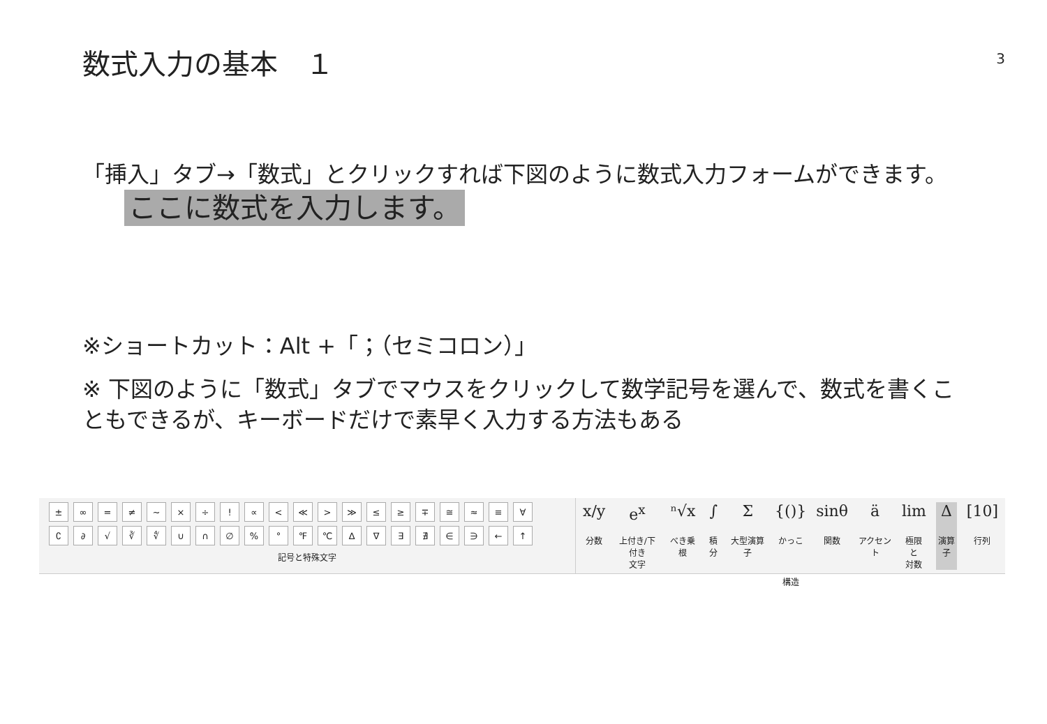数式入力の基本　１
3
「挿入」タブ→「数式」とクリックすれば下図のように数式入力フォームができます。 ここに数式を入力します。
※ショートカット：Alt +「；（セミコロン）」
※ 下図のように「数式」タブでマウスをクリックして数学記号を選んで、数式を書くこともできるが、キーボードだけで素早く入力する方法もある
± ∞ = ≠ ~ × ÷! ∝ < ≪ > ≫ ≤ ≥ ∓ ≅ ≈ ≡ ∀
∁ ∂ √ ∛ ∜ ∪ ∩ ∅% ° ℉ ℃ ∆ ∇ ∃ ∄ ∈ ∋ ← ↑
記号と特殊文字
x/y
分数
e<sup>x</sup>
上付き/下付き
文字
ⁿ√x
べき乗根
∫
積分
Σ大型演算子
{()}
かっこ
sinθ
関数
äアクセント
lim
極限と
対数
Δ演算子
[10]
行列
構造